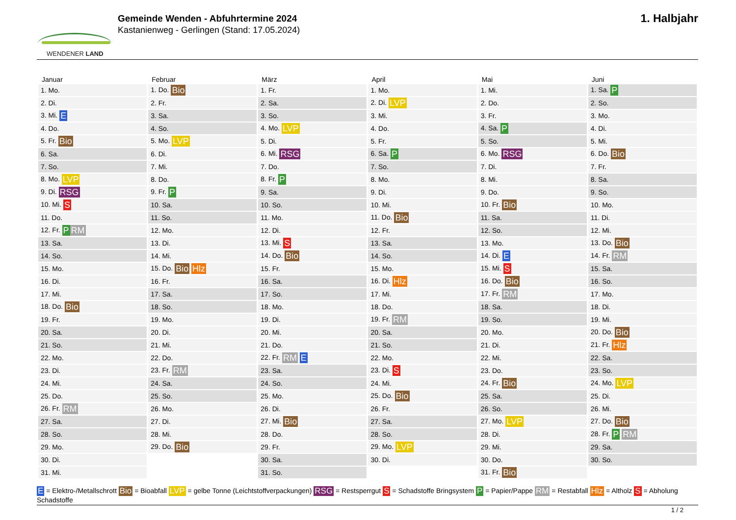WENDENER LAND
Gemeinde Wenden - Abfuhrtermine 2024
Kastanienweg - Gerlingen (Stand: 17.05.2024)
1. Halbjahr
| Januar | Februar | März | April | Mai | Juni |
| --- | --- | --- | --- | --- | --- |
| 1. Mo. | 1. Do. Bio | 1. Fr. | 1. Mo. | 1. Mi. | 1. Sa. P |
| 2. Di. | 2. Fr. | 2. Sa. | 2. Di. LVP | 2. Do. | 2. So. |
| 3. Mi. E | 3. Sa. | 3. So. | 3. Mi. | 3. Fr. | 3. Mo. |
| 4. Do. | 4. So. | 4. Mo. LVP | 4. Do. | 4. Sa. P | 4. Di. |
| 5. Fr. Bio | 5. Mo. LVP | 5. Di. | 5. Fr. | 5. So. | 5. Mi. |
| 6. Sa. | 6. Di. | 6. Mi. RSG | 6. Sa. P | 6. Mo. RSG | 6. Do. Bio |
| 7. So. | 7. Mi. | 7. Do. | 7. So. | 7. Di. | 7. Fr. |
| 8. Mo. LVP | 8. Do. | 8. Fr. P | 8. Mo. | 8. Mi. | 8. Sa. |
| 9. Di. RSG | 9. Fr. P | 9. Sa. | 9. Di. | 9. Do. | 9. So. |
| 10. Mi. S | 10. Sa. | 10. So. | 10. Mi. | 10. Fr. Bio | 10. Mo. |
| 11. Do. | 11. So. | 11. Mo. | 11. Do. Bio | 11. Sa. | 11. Di. |
| 12. Fr. P RM | 12. Mo. | 12. Di. | 12. Fr. | 12. So. | 12. Mi. |
| 13. Sa. | 13. Di. | 13. Mi. S | 13. Sa. | 13. Mo. | 13. Do. Bio |
| 14. So. | 14. Mi. | 14. Do. Bio | 14. So. | 14. Di. E | 14. Fr. RM |
| 15. Mo. | 15. Do. Bio Hlz | 15. Fr. | 15. Mo. | 15. Mi. S | 15. Sa. |
| 16. Di. | 16. Fr. | 16. Sa. | 16. Di. Hlz | 16. Do. Bio | 16. So. |
| 17. Mi. | 17. Sa. | 17. So. | 17. Mi. | 17. Fr. RM | 17. Mo. |
| 18. Do. Bio | 18. So. | 18. Mo. | 18. Do. | 18. Sa. | 18. Di. |
| 19. Fr. | 19. Mo. | 19. Di. | 19. Fr. RM | 19. So. | 19. Mi. |
| 20. Sa. | 20. Di. | 20. Mi. | 20. Sa. | 20. Mo. | 20. Do. Bio |
| 21. So. | 21. Mi. | 21. Do. | 21. So. | 21. Di. | 21. Fr. Hlz |
| 22. Mo. | 22. Do. | 22. Fr. RM E | 22. Mo. | 22. Mi. | 22. Sa. |
| 23. Di. | 23. Fr. RM | 23. Sa. | 23. Di. S | 23. Do. | 23. So. |
| 24. Mi. | 24. Sa. | 24. So. | 24. Mi. | 24. Fr. Bio | 24. Mo. LVP |
| 25. Do. | 25. So. | 25. Mo. | 25. Do. Bio | 25. Sa. | 25. Di. |
| 26. Fr. RM | 26. Mo. | 26. Di. | 26. Fr. | 26. So. | 26. Mi. |
| 27. Sa. | 27. Di. | 27. Mi. Bio | 27. Sa. | 27. Mo. LVP | 27. Do. Bio |
| 28. So. | 28. Mi. | 28. Do. | 28. So. | 28. Di. | 28. Fr. P RM |
| 29. Mo. | 29. Do. Bio | 29. Fr. | 29. Mo. LVP | 29. Mi. | 29. Sa. |
| 30. Di. | | 30. Sa. | 30. Di. | 30. Do. | 30. So. |
| 31. Mi. | | 31. So. | | 31. Fr. Bio | |
E = Elektro-/Metallschrott Bio = Bioabfall LVP = gelbe Tonne (Leichtstoffverpackungen) RSG = Restsperrgut S = Schadstoffe Bringsystem P = Papier/Pappe RM = Restabfall Hlz = Altholz S = Abholung Schadstoffe
1 / 2